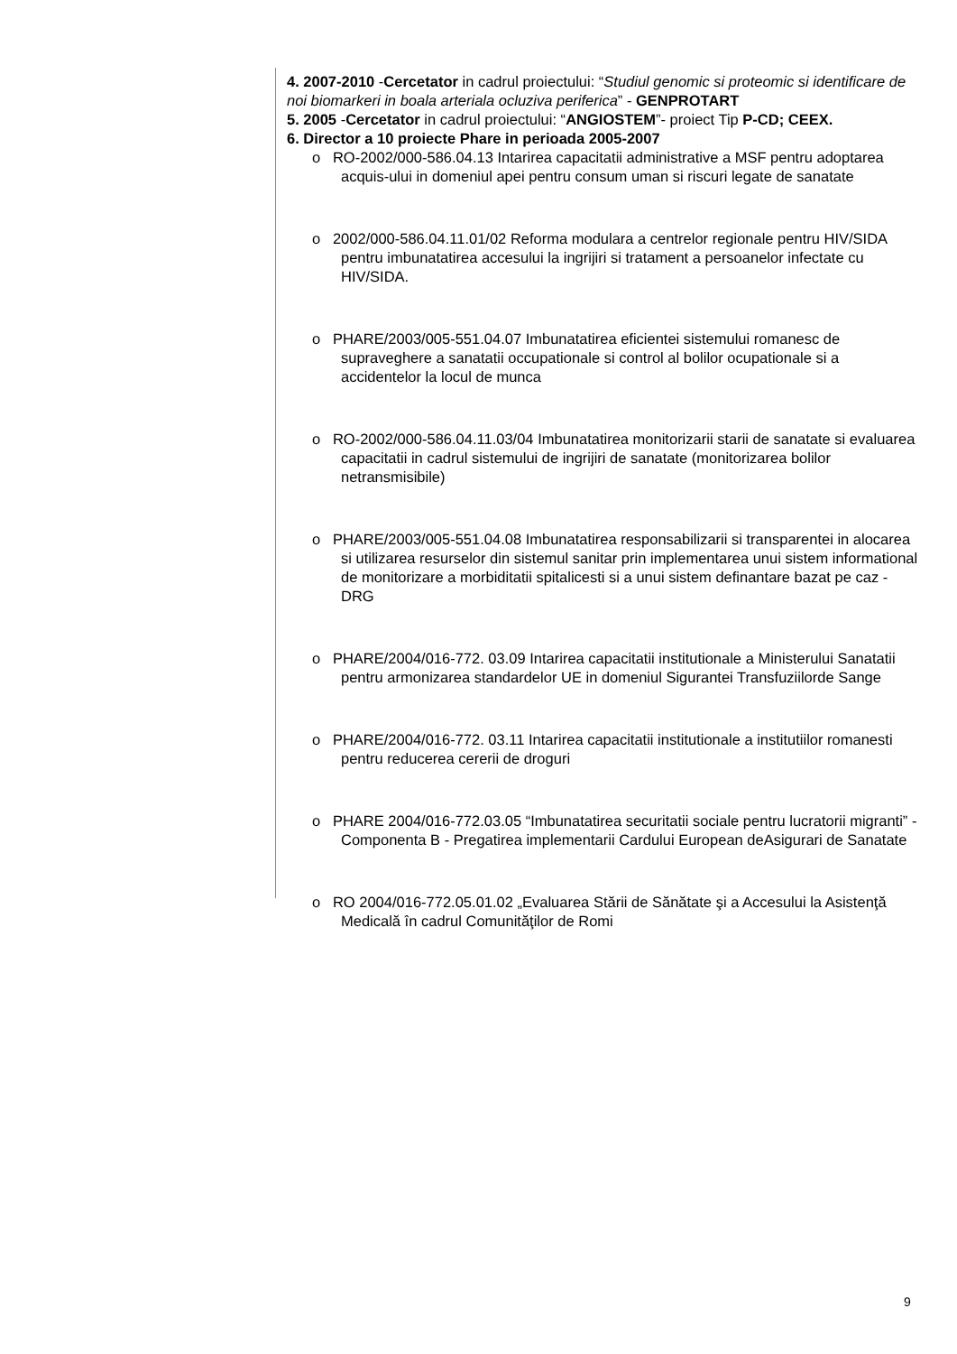4. 2007-2010 -Cercetator in cadrul proiectului: “Studiul genomic si proteomic si identificare de noi biomarkeri in boala arteriala ocluziva periferica” - GENPROTART
5. 2005 -Cercetator in cadrul proiectului: “ANGIOSTEM”- proiect Tip P-CD; CEEX.
6. Director a 10 proiecte Phare in perioada 2005-2007
o RO-2002/000-586.04.13 Intarirea capacitatii administrative a MSF pentru adoptarea acquis-ului in domeniul apei pentru consum uman si riscuri legate de sanatate
o 2002/000-586.04.11.01/02 Reforma modulara a centrelor regionale pentru HIV/SIDA pentru imbunatatirea accesului la ingrijiri si tratament a persoanelor infectate cu HIV/SIDA.
o PHARE/2003/005-551.04.07 Imbunatatirea eficientei sistemului romanesc de supraveghere a sanatatii occupationale si control al bolilor ocupationale si a accidentelor la locul de munca
o RO-2002/000-586.04.11.03/04 Imbunatatirea monitorizarii starii de sanatate si evaluarea capacitatii in cadrul sistemului de ingrijiri de sanatate (monitorizarea bolilor netransmisibile)
o PHARE/2003/005-551.04.08 Imbunatatirea responsabilizarii si transparentei in alocarea si utilizarea resurselor din sistemul sanitar prin implementarea unui sistem informational de monitorizare a morbiditatii spitalicesti si a unui sistem definantare bazat pe caz - DRG
o PHARE/2004/016-772. 03.09 Intarirea capacitatii institutionale a Ministerului Sanatatii pentru armonizarea standardelor UE in domeniul Sigurantei Transfuziilorde Sange
o PHARE/2004/016-772. 03.11 Intarirea capacitatii institutionale a institutiilor romanesti pentru reducerea cererii de droguri
o PHARE 2004/016-772.03.05 “Imbunatatirea securitatii sociale pentru lucratorii migranti” - Componenta B - Pregatirea implementarii Cardului European deAsigurari de Sanatate
o RO 2004/016-772.05.01.02 „Evaluarea Stării de Sănătate şi a Accesului la Asistenţă Medicală în cadrul Comunităţilor de Romi
9